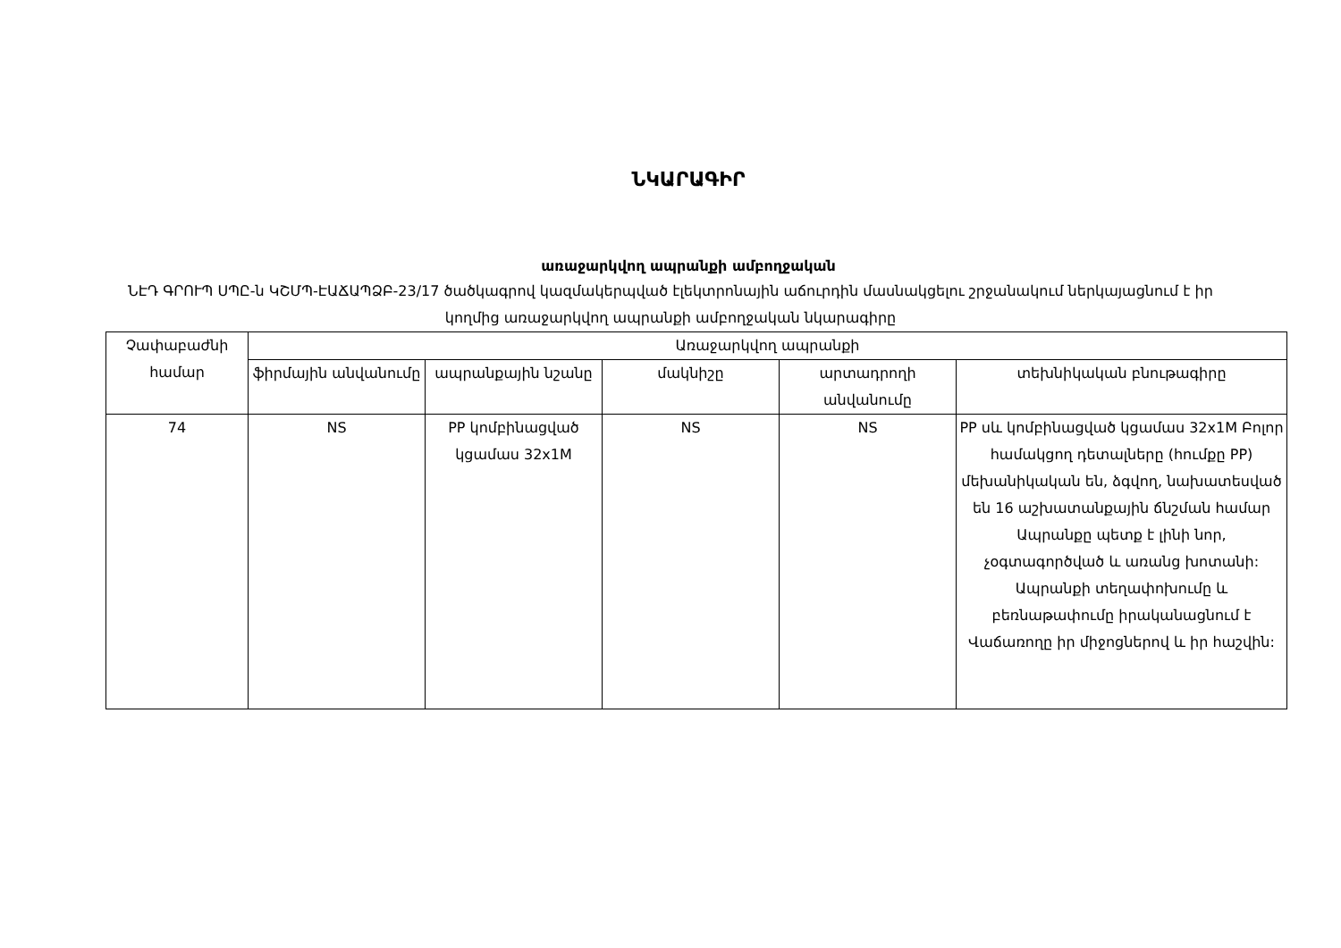ՆԿԱՐԱԳԻՐ
առաջարկվող ապրանքի ամբողջական
ՆԷԴ ԳՐՈՒՊ ՍՊԸ-ն ԿՇՄՊ-ԷԱՃԱՊՁԲ-23/17 ծածկագրով կազմակերպված էլեկտրոնային աճուրդին մասնակցելու շրջանակում ներկայացնում է իր կողմից առաջարկվող ապրանքի ամբողջական նկարագիրը
| Չափաբաժնի համար | Առաջարկվող ապրանքի | | | | |
| --- | --- | --- | --- | --- | --- |
| | ֆիրմային անվանումը | ապրանքային նշանը | մակնիշը | արտադրողի անվանումը | տեխնիկական բնութագիրը |
| 74 | NS | PP կոմբինացված կցամաս 32x1M | NS | NS | PP սև կոմբինացված կցամաս 32x1M Բոլոր համակցող դետալները (հումքը PP) մեխանիկական են, ձգվող, նախատեսված են 16 աշխատանքային ճնշման համար Ապրանքը պետք է լինի նոր, չօգտագործված և առանց խոտանի: Ապրանքի տեղափոխումը և բեռնաթափումը իրականացնում է Վաճառողը իր միջոցներով և իր հաշվին: |